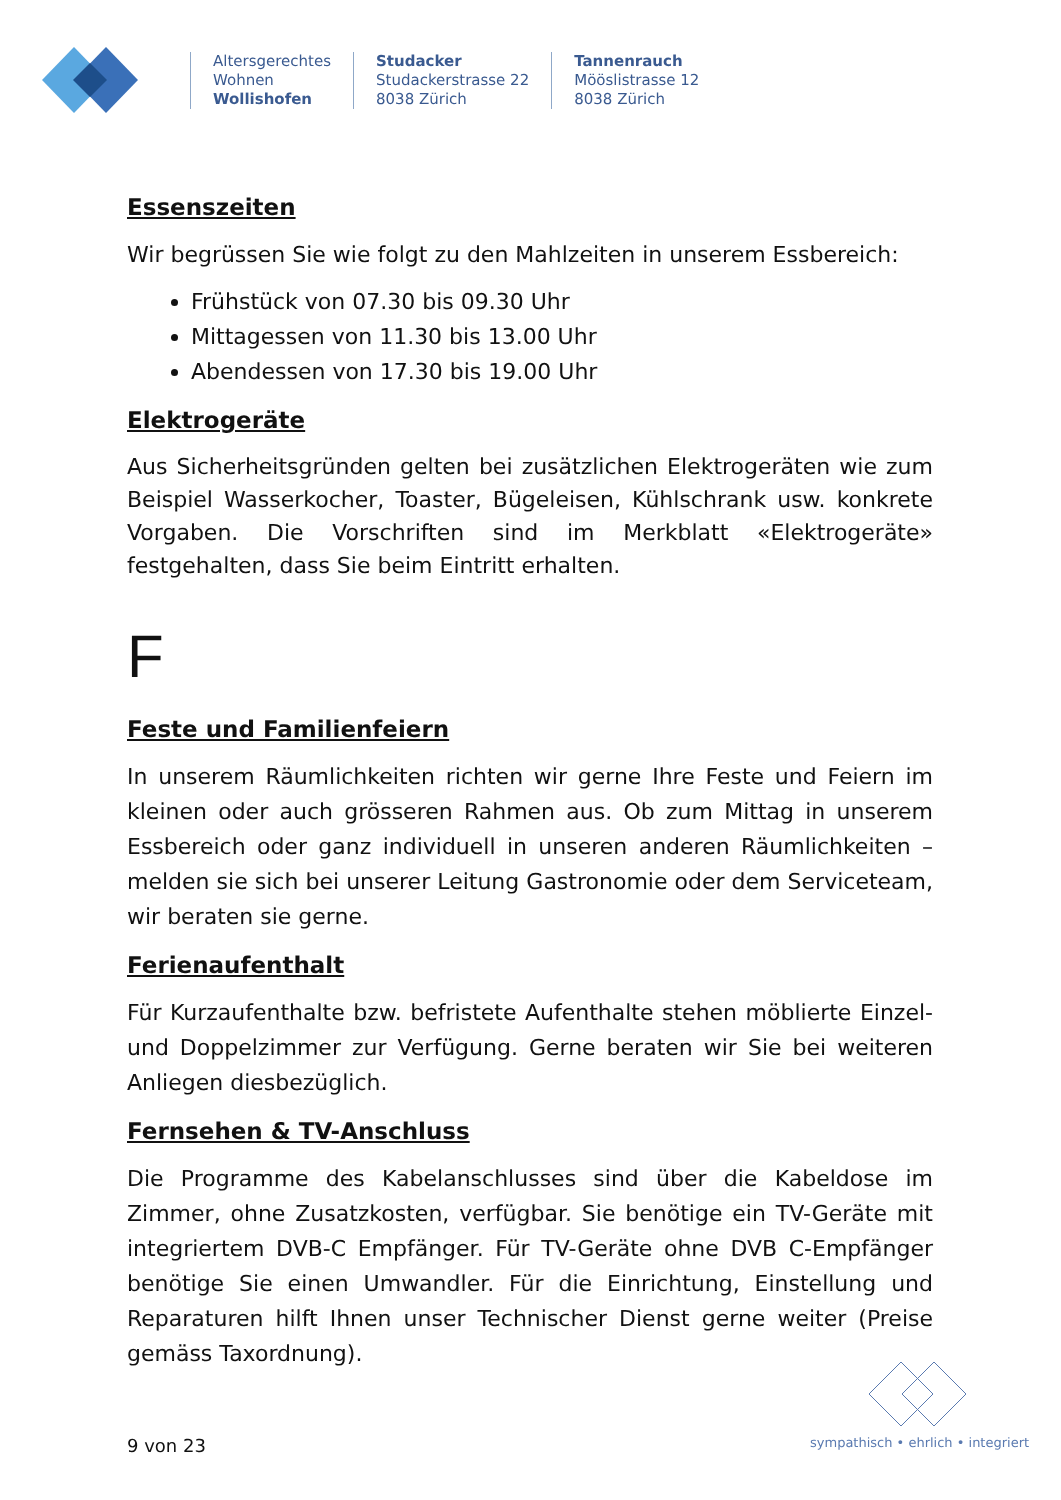Altersgerechtes
Wohnen
Wollishofen
Studacker
Studackerstrasse 22
8038 Zürich
Tannenrauch
Mööslistrasse 12
8038 Zürich
Essenszeiten
Wir begrüssen Sie wie folgt zu den Mahlzeiten in unserem Essbereich:
Frühstück von 07.30 bis 09.30 Uhr
Mittagessen von 11.30 bis 13.00 Uhr
Abendessen von 17.30 bis 19.00 Uhr
Elektrogeräte
Aus Sicherheitsgründen gelten bei zusätzlichen Elektrogeräten wie zum Beispiel Wasserkocher, Toaster, Bügeleisen, Kühlschrank usw. konkrete Vorgaben. Die Vorschriften sind im Merkblatt «Elektrogeräte» festgehalten, dass Sie beim Eintritt erhalten.
F
Feste und Familienfeiern
In unserem Räumlichkeiten richten wir gerne Ihre Feste und Feiern im kleinen oder auch grösseren Rahmen aus. Ob zum Mittag in unserem Essbereich oder ganz individuell in unseren anderen Räumlichkeiten – melden sie sich bei unserer Leitung Gastronomie oder dem Serviceteam, wir beraten sie gerne.
Ferienaufenthalt
Für Kurzaufenthalte bzw. befristete Aufenthalte stehen möblierte Einzel- und Doppelzimmer zur Verfügung. Gerne beraten wir Sie bei weiteren Anliegen diesbezüglich.
Fernsehen & TV-Anschluss
Die Programme des Kabelanschlusses sind über die Kabeldose im Zimmer, ohne Zusatzkosten, verfügbar. Sie benötige ein TV-Geräte mit integriertem DVB-C Empfänger. Für TV-Geräte ohne DVB C-Empfänger benötige Sie einen Umwandler. Für die Einrichtung, Einstellung und Reparaturen hilft Ihnen unser Technischer Dienst gerne weiter (Preise gemäss Taxordnung).
9 von 23
sympathisch • ehrlich • integriert